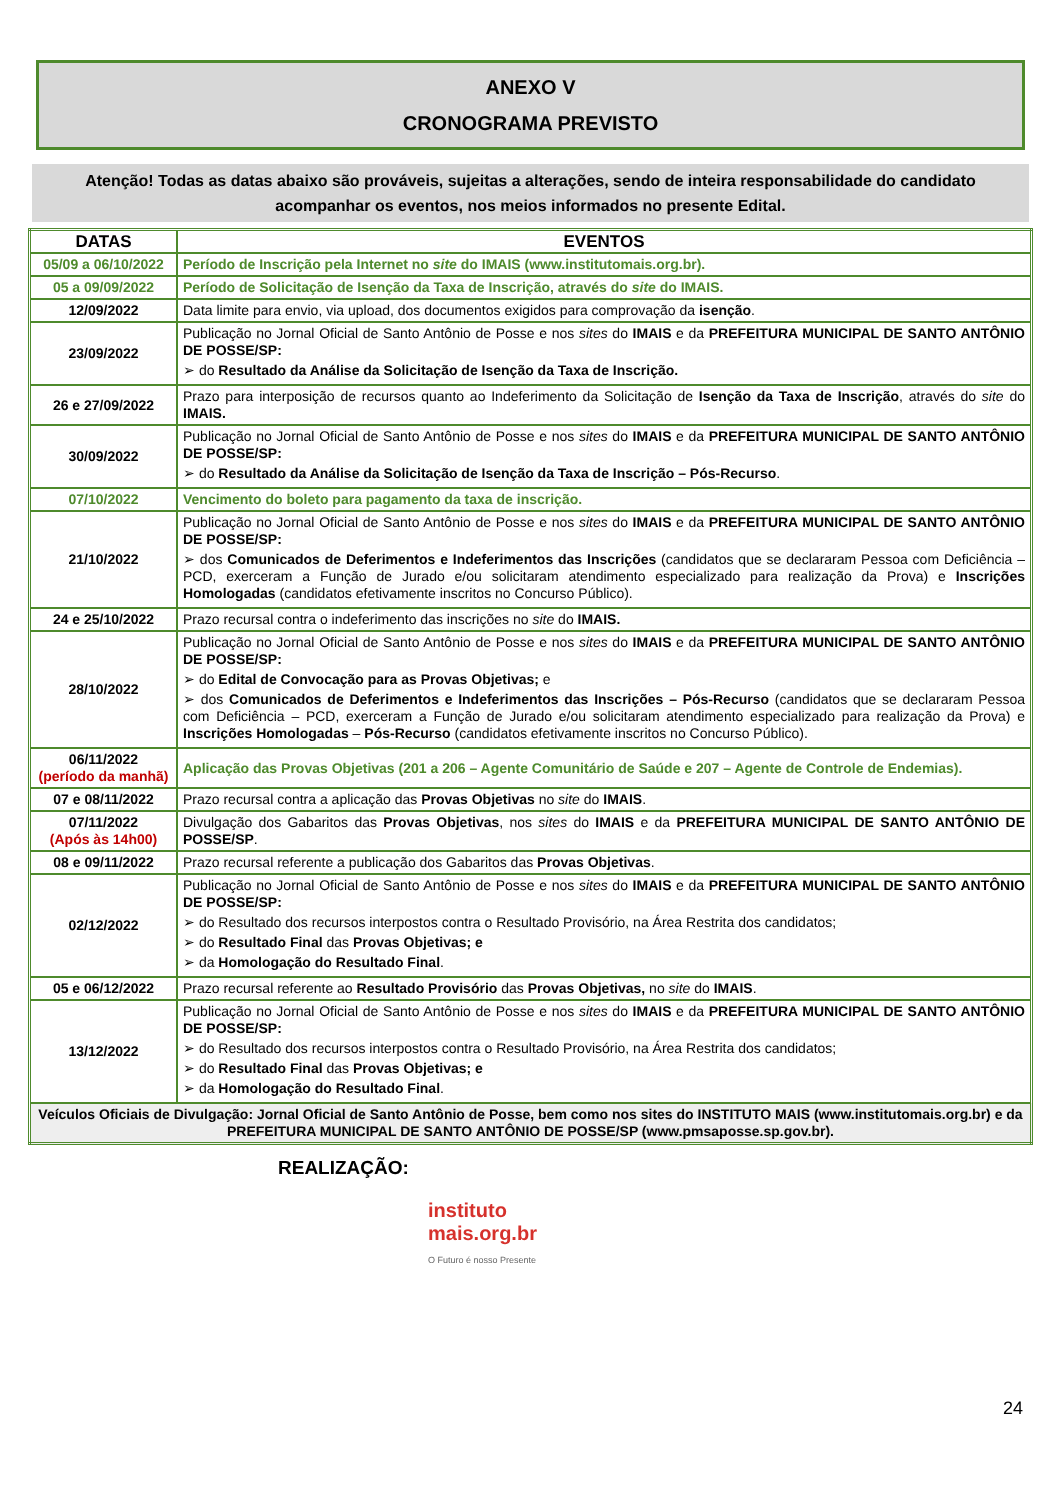ANEXO V
CRONOGRAMA PREVISTO
Atenção! Todas as datas abaixo são prováveis, sujeitas a alterações, sendo de inteira responsabilidade do candidato acompanhar os eventos, nos meios informados no presente Edital.
| DATAS | EVENTOS |
| --- | --- |
| 05/09 a 06/10/2022 | Período de Inscrição pela Internet no site do IMAIS (www.institutomais.org.br). |
| 05 a 09/09/2022 | Período de Solicitação de Isenção da Taxa de Inscrição, através do site do IMAIS. |
| 12/09/2022 | Data limite para envio, via upload, dos documentos exigidos para comprovação da isenção . |
| 23/09/2022 | Publicação no Jornal Oficial de Santo Antônio de Posse e nos sites do IMAIS e da PREFEITURA MUNICIPAL DE SANTO ANTÔNIO DE POSSE/SP: ➢ do Resultado da Análise da Solicitação de Isenção da Taxa de Inscrição. |
| 26 e 27/09/2022 | Prazo para interposição de recursos quanto ao Indeferimento da Solicitação de Isenção da Taxa de Inscrição , através do site do IMAIS. |
| 30/09/2022 | Publicação no Jornal Oficial de Santo Antônio de Posse e nos sites do IMAIS e da PREFEITURA MUNICIPAL DE SANTO ANTÔNIO DE POSSE/SP: ➢ do Resultado da Análise da Solicitação de Isenção da Taxa de Inscrição – Pós-Recurso . |
| 07/10/2022 | Vencimento do boleto para pagamento da taxa de inscrição. |
| 21/10/2022 | Publicação no Jornal Oficial de Santo Antônio de Posse e nos sites do IMAIS e da PREFEITURA MUNICIPAL DE SANTO ANTÔNIO DE POSSE/SP: ➢ dos Comunicados de Deferimentos e Indeferimentos das Inscrições (candidatos que se declararam Pessoa com Deficiência – PCD, exerceram a Função de Jurado e/ou solicitaram atendimento especializado para realização da Prova) e Inscrições Homologadas (candidatos efetivamente inscritos no Concurso Público). |
| 24 e 25/10/2022 | Prazo recursal contra o indeferimento das inscrições no site do IMAIS. |
| 28/10/2022 | Publicação no Jornal Oficial de Santo Antônio de Posse e nos sites do IMAIS e da PREFEITURA MUNICIPAL DE SANTO ANTÔNIO DE POSSE/SP: ➢ do Edital de Convocação para as Provas Objetivas; e ➢ dos Comunicados de Deferimentos e Indeferimentos das Inscrições – Pós-Recurso (candidatos que se declararam Pessoa com Deficiência – PCD, exerceram a Função de Jurado e/ou solicitaram atendimento especializado para realização da Prova) e Inscrições Homologadas – Pós-Recurso (candidatos efetivamente inscritos no Concurso Público). |
| 06/11/2022 (período da manhã) | Aplicação das Provas Objetivas (201 a 206 – Agente Comunitário de Saúde e 207 – Agente de Controle de Endemias). |
| 07 e 08/11/2022 | Prazo recursal contra a aplicação das Provas Objetivas no site do IMAIS . |
| 07/11/2022 (Após às 14h00) | Divulgação dos Gabaritos das Provas Objetivas , nos sites do IMAIS e da PREFEITURA MUNICIPAL DE SANTO ANTÔNIO DE POSSE/SP . |
| 08 e 09/11/2022 | Prazo recursal referente a publicação dos Gabaritos das Provas Objetivas . |
| 02/12/2022 | Publicação no Jornal Oficial de Santo Antônio de Posse e nos sites do IMAIS e da PREFEITURA MUNICIPAL DE SANTO ANTÔNIO DE POSSE/SP: ➢ do Resultado dos recursos interpostos contra o Resultado Provisório, na Área Restrita dos candidatos; ➢ do Resultado Final das Provas Objetivas; e ➢ da Homologação do Resultado Final . |
| 05 e 06/12/2022 | Prazo recursal referente ao Resultado Provisório das Provas Objetivas, no site do IMAIS . |
| 13/12/2022 | Publicação no Jornal Oficial de Santo Antônio de Posse e nos sites do IMAIS e da PREFEITURA MUNICIPAL DE SANTO ANTÔNIO DE POSSE/SP: ➢ do Resultado dos recursos interpostos contra o Resultado Provisório, na Área Restrita dos candidatos; ➢ do Resultado Final das Provas Objetivas; e ➢ da Homologação do Resultado Final . |
| Veículos Oficiais de Divulgação: Jornal Oficial de Santo Antônio de Posse, bem como nos sites do INSTITUTO MAIS (www.institutomais.org.br) e da PREFEITURA MUNICIPAL DE SANTO ANTÔNIO DE POSSE/SP (www.pmsaposse.sp.gov.br). | |
REALIZAÇÃO:
instituto
mais.org.br
O Futuro é nosso Presente
24